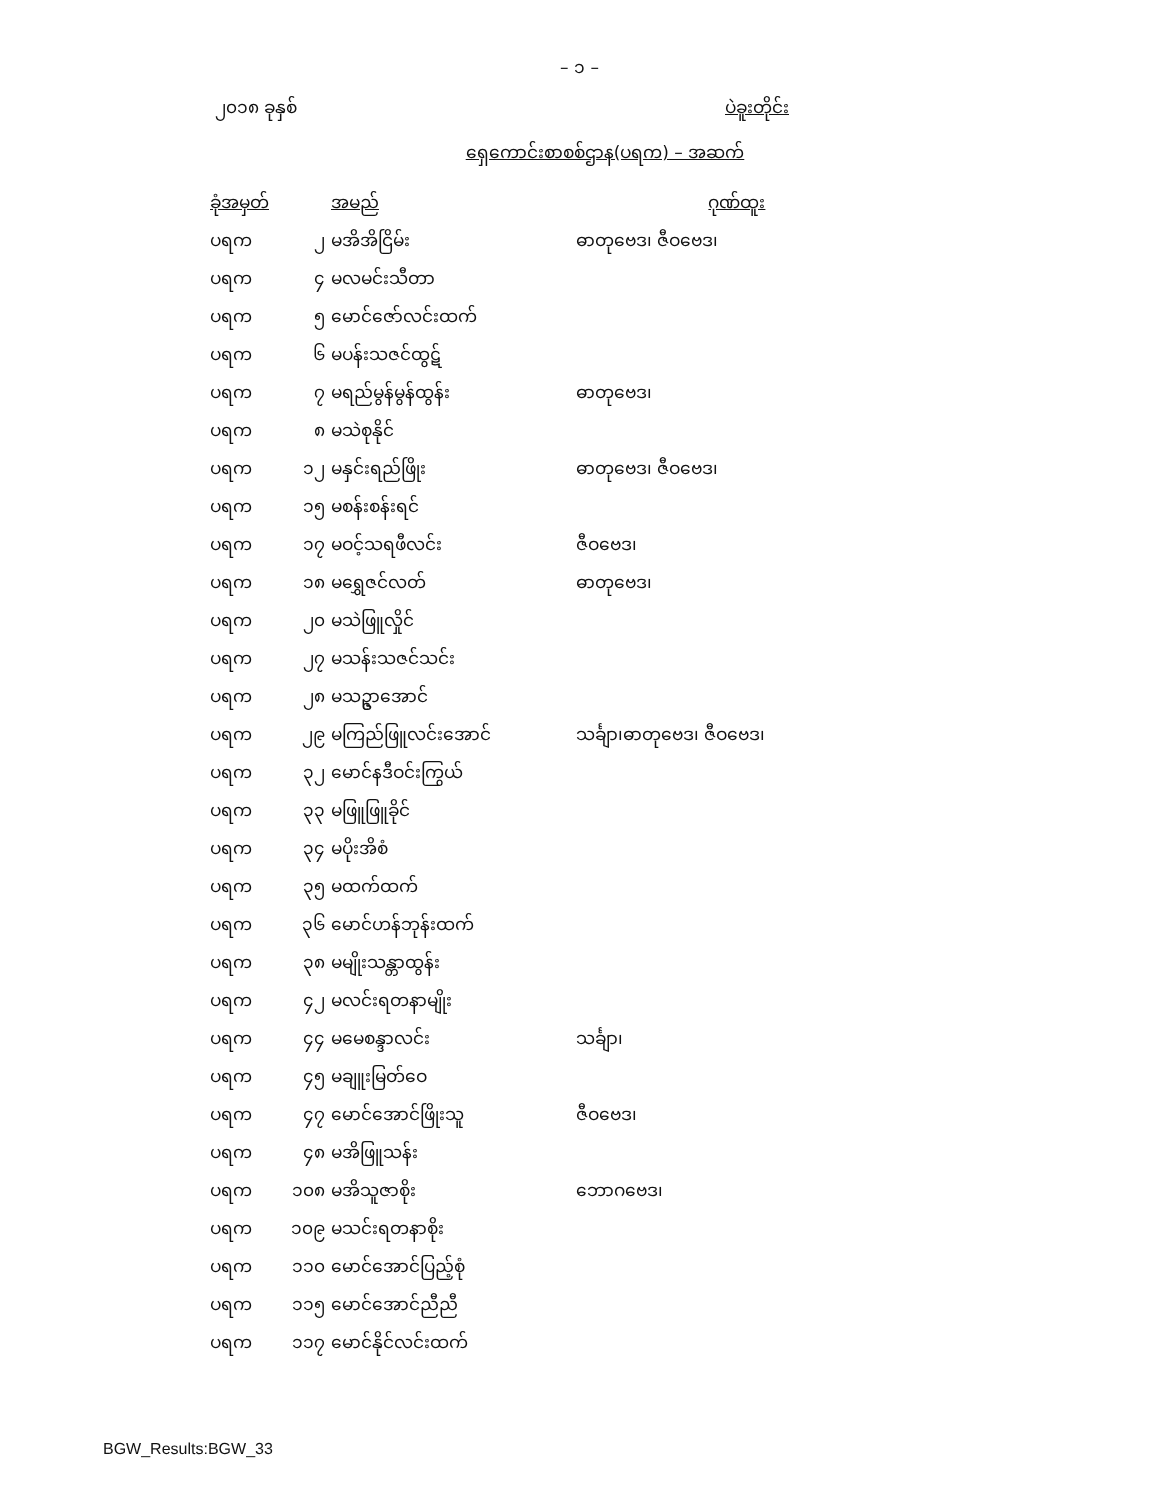– ၁ –
၂၀၁၈ ခုနှစ် ပဲခူးတိုင်း
ရှေကောင်းစာစစ်ဌာန(ပရက) – အဆက်
| ခုံအမှတ် | | အမည် | ဂုဏ်ထူး |
| --- | --- | --- | --- |
| ပရက | ၂ | မအိအိငြိမ်း | ဓာတုဗေဒ၊ ဇီဝဗေဒ၊ |
| ပရက | ၄ | မလမင်းသီတာ | |
| ပရက | ၅ | မောင်ဇော်လင်းထက် | |
| ပရက | ၆ | မပန်းသဇင်ထွဋ် | |
| ပရက | ၇ | မရည်မွန်မွန်ထွန်း | ဓာတုဗေဒ၊ |
| ပရက | ၈ | မသဲစုနိုင် | |
| ပရက | ၁၂ | မနှင်းရည်ဖြိုး | ဓာတုဗေဒ၊ ဇီဝဗေဒ၊ |
| ပရက | ၁၅ | မစန်းစန်းရင် | |
| ပရက | ၁၇ | မဝင့်သရဖီလင်း | ဇီဝဗေဒ၊ |
| ပရက | ၁၈ | မရွှေဇင်လတ် | ဓာတုဗေဒ၊ |
| ပရက | ၂၀ | မသဲဖြူလှိုင် | |
| ပရက | ၂၇ | မသန်းသဇင်သင်း | |
| ပရက | ၂၈ | မသဥ္ဇာအောင် | |
| ပရက | ၂၉ | မကြည်ဖြူလင်းအောင် | သင်္ချာ၊ဓာတုဗေဒ၊ ဇီဝဗေဒ၊ |
| ပရက | ၃၂ | မောင်နဒီဝင်းကြွယ် | |
| ပရက | ၃၃ | မဖြူဖြူခိုင် | |
| ပရက | ၃၄ | မပိုးအိစံ | |
| ပရက | ၃၅ | မထက်ထက် | |
| ပရက | ၃၆ | မောင်ဟန်ဘုန်းထက် | |
| ပရက | ၃၈ | မမျိုးသန္တာထွန်း | |
| ပရက | ၄၂ | မလင်းရတနာမျိုး | |
| ပရက | ၄၄ | မမေစန္ဒာလင်း | သင်္ချာ၊ |
| ပရက | ၄၅ | မချူးမြတ်ဝေ | |
| ပရက | ၄၇ | မောင်အောင်ဖြိုးသူ | ဇီဝဗေဒ၊ |
| ပရက | ၄၈ | မအိဖြူသန်း | |
| ပရက | ၁၀၈ | မအိသူဇာစိုး | ဘောဂဗေဒ၊ |
| ပရက | ၁၀၉ | မသင်းရတနာစိုး | |
| ပရက | ၁၁၀ | မောင်အောင်ပြည့်စုံ | |
| ပရက | ၁၁၅ | မောင်အောင်ညီညီ | |
| ပရက | ၁၁၇ | မောင်နိုင်လင်းထက် | |
BGW_Results:BGW_33